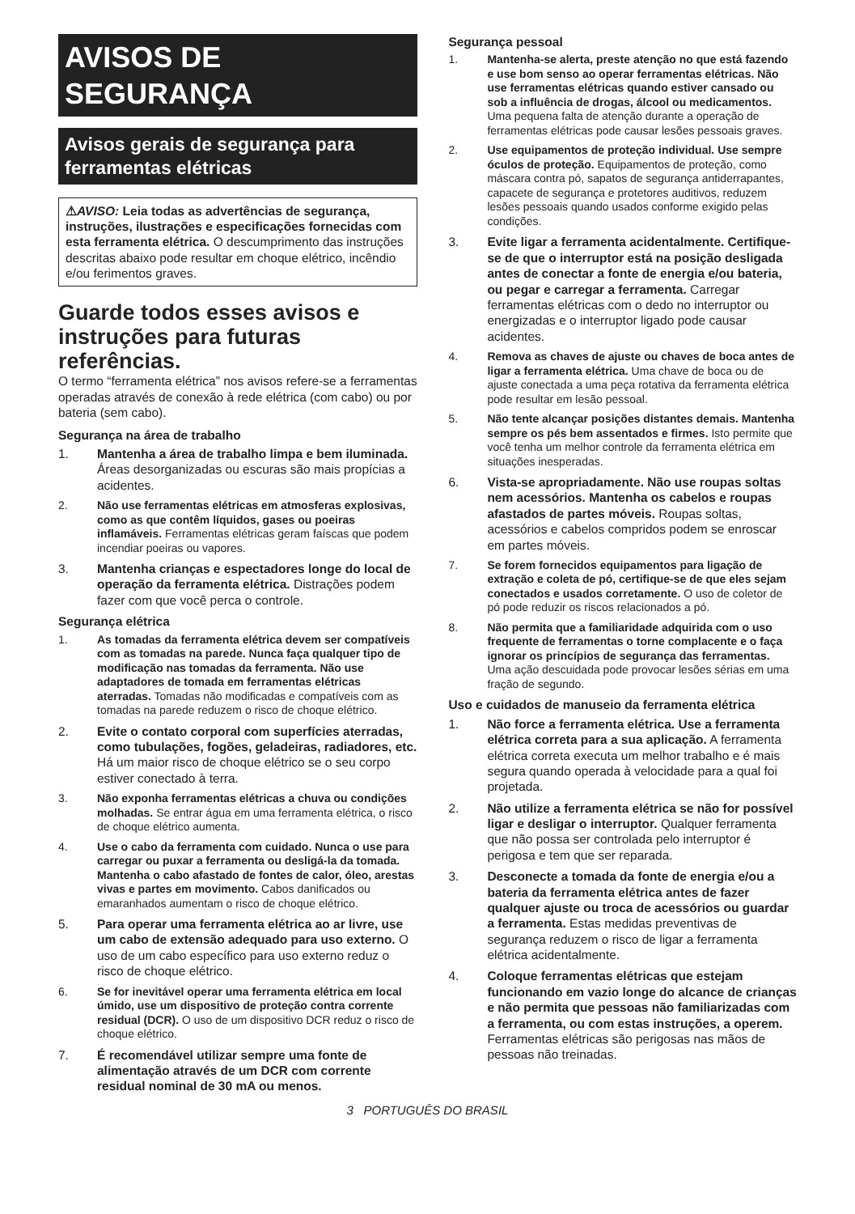AVISOS DE SEGURANÇA
Avisos gerais de segurança para ferramentas elétricas
⚠AVISO: Leia todas as advertências de segurança, instruções, ilustrações e especificações fornecidas com esta ferramenta elétrica. O descumprimento das instruções descritas abaixo pode resultar em choque elétrico, incêndio e/ou ferimentos graves.
Guarde todos esses avisos e instruções para futuras referências.
O termo “ferramenta elétrica” nos avisos refere-se a ferramentas operadas através de conexão à rede elétrica (com cabo) ou por bateria (sem cabo).
Segurança na área de trabalho
1. Mantenha a área de trabalho limpa e bem iluminada. Áreas desorganizadas ou escuras são mais propícias a acidentes.
2. Não use ferramentas elétricas em atmosferas explosivas, como as que contêm líquidos, gases ou poeiras inflamáveis. Ferramentas elétricas geram faíscas que podem incendiar poeiras ou vapores.
3. Mantenha crianças e espectadores longe do local de operação da ferramenta elétrica. Distrações podem fazer com que você perca o controle.
Segurança elétrica
1. As tomadas da ferramenta elétrica devem ser compatíveis com as tomadas na parede. Nunca faça qualquer tipo de modificação nas tomadas da ferramenta. Não use adaptadores de tomada em ferramentas elétricas aterradas. Tomadas não modificadas e compatíveis com as tomadas na parede reduzem o risco de choque elétrico.
2. Evite o contato corporal com superfícies aterradas, como tubulações, fogões, geladeiras, radiadores, etc. Há um maior risco de choque elétrico se o seu corpo estiver conectado à terra.
3. Não exponha ferramentas elétricas a chuva ou condições molhadas. Se entrar água em uma ferramenta elétrica, o risco de choque elétrico aumenta.
4. Use o cabo da ferramenta com cuidado. Nunca o use para carregar ou puxar a ferramenta ou desligá-la da tomada. Mantenha o cabo afastado de fontes de calor, óleo, arestas vivas e partes em movimento. Cabos danificados ou emaranhados aumentam o risco de choque elétrico.
5. Para operar uma ferramenta elétrica ao ar livre, use um cabo de extensão adequado para uso externo. O uso de um cabo específico para uso externo reduz o risco de choque elétrico.
6. Se for inevitável operar uma ferramenta elétrica em local úmido, use um dispositivo de proteção contra corrente residual (DCR). O uso de um dispositivo DCR reduz o risco de choque elétrico.
7. É recomendável utilizar sempre uma fonte de alimentação através de um DCR com corrente residual nominal de 30 mA ou menos.
Segurança pessoal
1. Mantenha-se alerta, preste atenção no que está fazendo e use bom senso ao operar ferramentas elétricas. Não use ferramentas elétricas quando estiver cansado ou sob a influência de drogas, álcool ou medicamentos. Uma pequena falta de atenção durante a operação de ferramentas elétricas pode causar lesões pessoais graves.
2. Use equipamentos de proteção individual. Use sempre óculos de proteção. Equipamentos de proteção, como máscara contra pó, sapatos de segurança antiderrapantes, capacete de segurança e protetores auditivos, reduzem lesões pessoais quando usados conforme exigido pelas condições.
3. Evite ligar a ferramenta acidentalmente. Certifique-se de que o interruptor está na posição desligada antes de conectar a fonte de energia e/ou bateria, ou pegar e carregar a ferramenta. Carregar ferramentas elétricas com o dedo no interruptor ou energizadas e o interruptor ligado pode causar acidentes.
4. Remova as chaves de ajuste ou chaves de boca antes de ligar a ferramenta elétrica. Uma chave de boca ou de ajuste conectada a uma peça rotativa da ferramenta elétrica pode resultar em lesão pessoal.
5. Não tente alcançar posições distantes demais. Mantenha sempre os pés bem assentados e firmes. Isto permite que você tenha um melhor controle da ferramenta elétrica em situações inesperadas.
6. Vista-se apropriadamente. Não use roupas soltas nem acessórios. Mantenha os cabelos e roupas afastados de partes móveis. Roupas soltas, acessórios e cabelos compridos podem se enroscar em partes móveis.
7. Se forem fornecidos equipamentos para ligação de extração e coleta de pó, certifique-se de que eles sejam conectados e usados corretamente. O uso de coletor de pó pode reduzir os riscos relacionados a pó.
8. Não permita que a familiaridade adquirida com o uso frequente de ferramentas o torne complacente e o faça ignorar os princípios de segurança das ferramentas. Uma ação descuidada pode provocar lesões sérias em uma fração de segundo.
Uso e cuidados de manuseio da ferramenta elétrica
1. Não force a ferramenta elétrica. Use a ferramenta elétrica correta para a sua aplicação. A ferramenta elétrica correta executa um melhor trabalho e é mais segura quando operada à velocidade para a qual foi projetada.
2. Não utilize a ferramenta elétrica se não for possível ligar e desligar o interruptor. Qualquer ferramenta que não possa ser controlada pelo interruptor é perigosa e tem que ser reparada.
3. Desconecte a tomada da fonte de energia e/ou a bateria da ferramenta elétrica antes de fazer qualquer ajuste ou troca de acessórios ou guardar a ferramenta. Estas medidas preventivas de segurança reduzem o risco de ligar a ferramenta elétrica acidentalmente.
4. Coloque ferramentas elétricas que estejam funcionando em vazio longe do alcance de crianças e não permita que pessoas não familiarizadas com a ferramenta, ou com estas instruções, a operem. Ferramentas elétricas são perigosas nas mãos de pessoas não treinadas.
3 PORTUGUÊS DO BRASIL